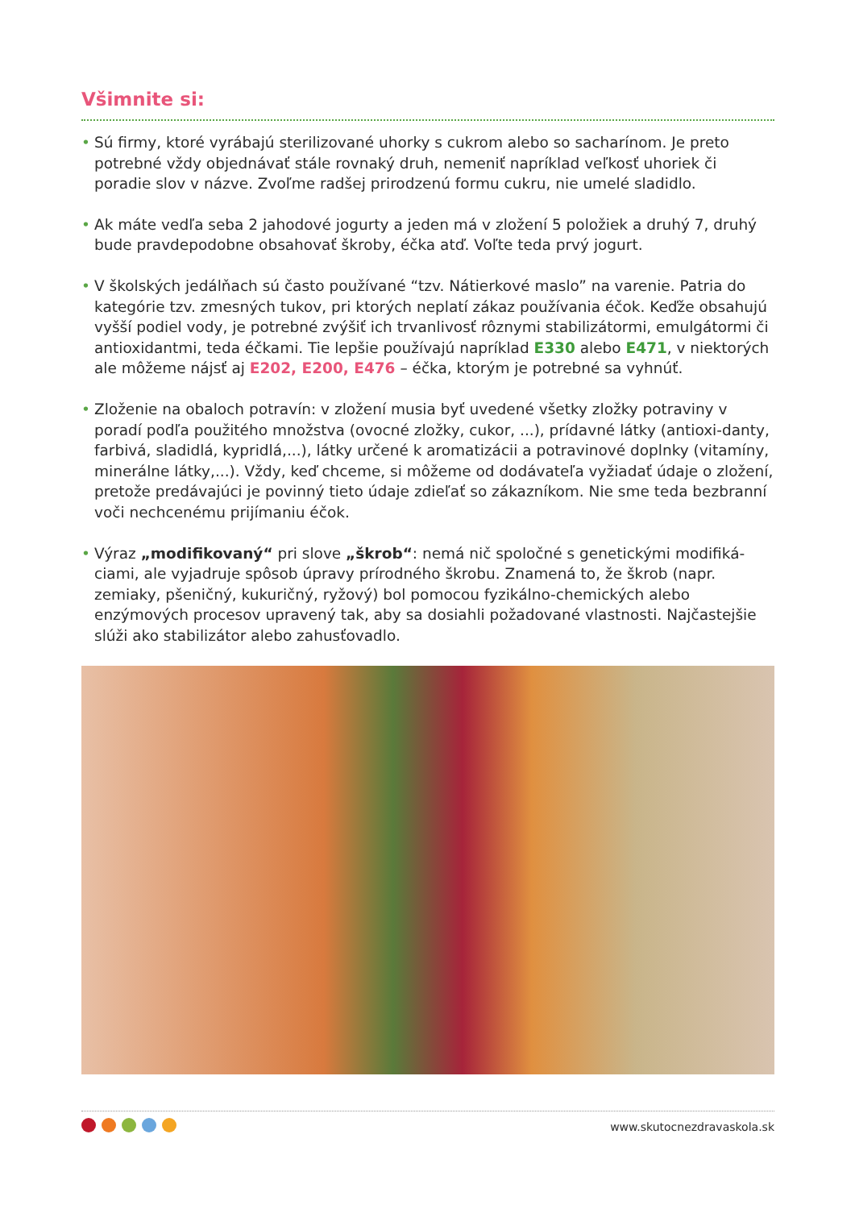Všimnite si:
• Sú firmy, ktoré vyrábajú sterilizované uhorky s cukrom alebo so sacharínom. Je preto potrebné vždy objednávať stále rovnaký druh, nemeniť napríklad veľkosť uhoriek či poradie slov v názve. Zvoľme radšej prirodzenú formu cukru, nie umelé sladidlo.
• Ak máte vedľa seba 2 jahodové jogurty a jeden má v zložení 5 položiek a druhý 7, druhý bude pravdepodobne obsahovať škroby, éčka atď. Voľte teda prvý jogurt.
• V školských jedálňach sú často používané “tzv. Nátierkové maslo” na varenie. Patria do kategórie tzv. zmesných tukov, pri ktorých neplatí zákaz používania éčok. Keďže obsahujú vyšší podiel vody, je potrebné zvýšiť ich trvanlivosť rôznymi stabilizátormi, emulgátormi či antioxidantmi, teda éčkami. Tie lepšie používajú napríklad E330 alebo E471, v niektorých ale môžeme nájsť aj E202, E200, E476 – éčka, ktorým je potrebné sa vyhnúť.
• Zloženie na obaloch potravín: v zložení musia byť uvedené všetky zložky potraviny v poradí podľa použitého množstva (ovocné zložky, cukor, ...), prídavné látky (antioxi-danty, farbivá, sladidlá, kypridlá,...), látky určené k aromatizácii a potravinové doplnky (vitamíny, minerálne látky,...). Vždy, keď chceme, si môžeme od dodávateľa vyžiadať údaje o zložení, pretože predávajúci je povinný tieto údaje zdieľať so zákazníkom. Nie sme teda bezbranní voči nechcenému prijímaniu éčok.
• Výraz „modifikovaný“ pri slove „škrob“: nemá nič spoločné s genetickými modifiká-ciami, ale vyjadruje spôsob úpravy prírodného škrobu. Znamená to, že škrob (napr. zemiaky, pšeničný, kukuričný, ryžový) bol pomocou fyzikálno-chemických alebo enzýmových procesov upravený tak, aby sa dosiahli požadované vlastnosti. Najčastejšie slúži ako stabilizátor alebo zahusťovadlo.
www.skutocnezdravaskola.sk